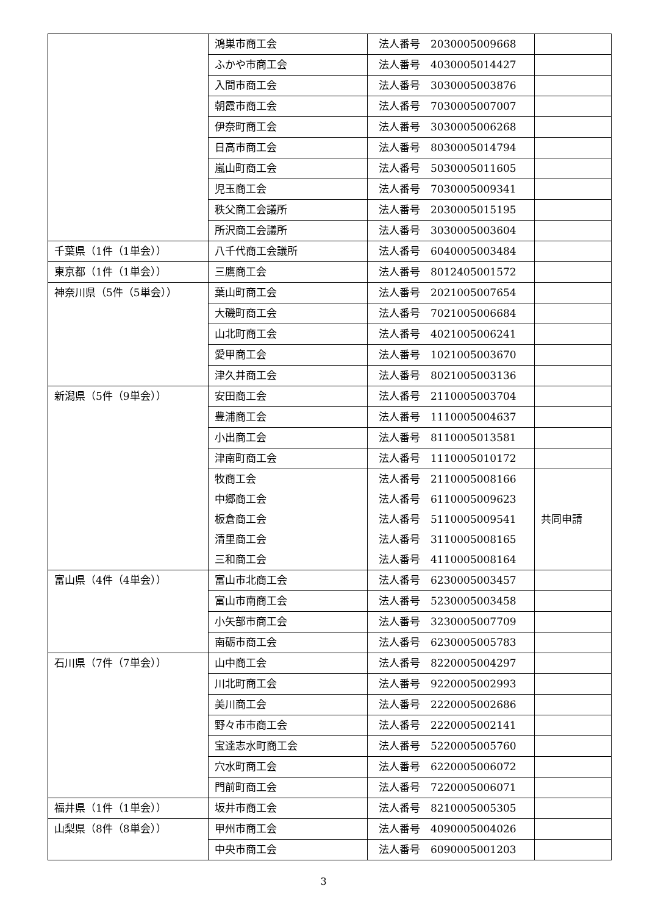| | 鴻巣市商工会 | 法人番号 2030005009668 | |
| | ふかや市商工会 | 法人番号 4030005014427 | |
| | 入間市商工会 | 法人番号 3030005003876 | |
| | 朝霞市商工会 | 法人番号 7030005007007 | |
| | 伊奈町商工会 | 法人番号 3030005006268 | |
| | 日高市商工会 | 法人番号 8030005014794 | |
| | 嵐山町商工会 | 法人番号 5030005011605 | |
| | 児玉商工会 | 法人番号 7030005009341 | |
| | 秩父商工会議所 | 法人番号 2030005015195 | |
| | 所沢商工会議所 | 法人番号 3030005003604 | |
| 千葉県（1件（1単会）） | 八千代商工会議所 | 法人番号 6040005003484 | |
| 東京都（1件（1単会）） | 三鷹商工会 | 法人番号 8012405001572 | |
| 神奈川県（5件（5単会）） | 葉山町商工会 | 法人番号 2021005007654 | |
| | 大磯町商工会 | 法人番号 7021005006684 | |
| | 山北町商工会 | 法人番号 4021005006241 | |
| | 愛甲商工会 | 法人番号 1021005003670 | |
| | 津久井商工会 | 法人番号 8021005003136 | |
| 新潟県（5件（9単会）） | 安田商工会 | 法人番号 2110005003704 | |
| | 豊浦商工会 | 法人番号 1110005004637 | |
| | 小出商工会 | 法人番号 8110005013581 | |
| | 津南町商工会 | 法人番号 1110005010172 | |
| | 牧商工会 中郷商工会 板倉商工会 清里商工会 三和商工会 | 法人番号 2110005008166 法人番号 6110005009623 法人番号 5110005009541 法人番号 3110005008165 法人番号 4110005008164 | 共同申請 |
| 富山県（4件（4単会）） | 富山市北商工会 | 法人番号 6230005003457 | |
| | 富山市南商工会 | 法人番号 5230005003458 | |
| | 小矢部市商工会 | 法人番号 3230005007709 | |
| | 南砺市商工会 | 法人番号 6230005005783 | |
| 石川県（7件（7単会）） | 山中商工会 | 法人番号 8220005004297 | |
| | 川北町商工会 | 法人番号 9220005002993 | |
| | 美川商工会 | 法人番号 2220005002686 | |
| | 野々市市商工会 | 法人番号 2220005002141 | |
| | 宝達志水町商工会 | 法人番号 5220005005760 | |
| | 穴水町商工会 | 法人番号 6220005006072 | |
| | 門前町商工会 | 法人番号 7220005006071 | |
| 福井県（1件（1単会）） | 坂井市商工会 | 法人番号 8210005005305 | |
| 山梨県（8件（8単会）） | 甲州市商工会 | 法人番号 4090005004026 | |
| | 中央市商工会 | 法人番号 6090005001203 | |
3